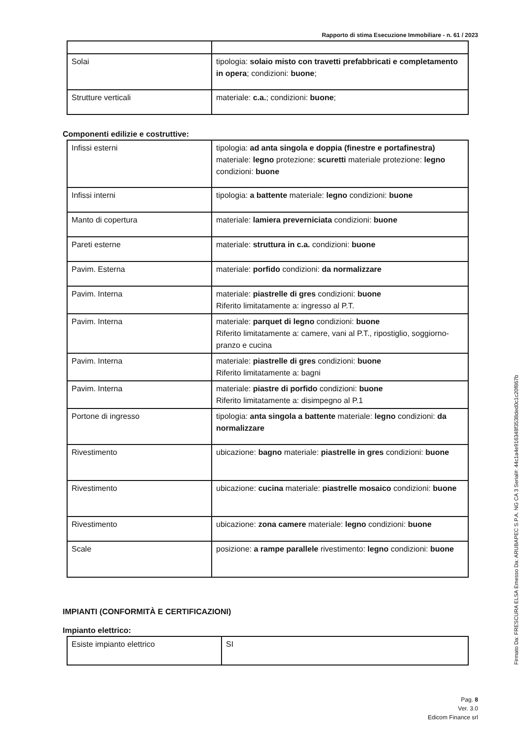Rapporto di stima Esecuzione Immobiliare - n. 61 / 2023
| Solai | tipologia: solaio misto con travetti prefabbricati e completamento in opera ; condizioni: buone ; |
| Strutture verticali | materiale: c.a. ; condizioni: buone ; |
Componenti edilizie e costruttive:
| Infissi esterni | tipologia: ad anta singola e doppia (finestre e portafinestra) materiale: legno protezione: scuretti materiale protezione: legno condizioni: buone |
| Infissi interni | tipologia: a battente materiale: legno condizioni: buone |
| Manto di copertura | materiale: lamiera preverniciata condizioni: buone |
| Pareti esterne | materiale: struttura in c.a. condizioni: buone |
| Pavim. Esterna | materiale: porfido condizioni: da normalizzare |
| Pavim. Interna | materiale: piastrelle di gres condizioni: buone Riferito limitatamente a: ingresso al P.T. |
| Pavim. Interna | materiale: parquet di legno condizioni: buone Riferito limitatamente a: camere, vani al P.T., ripostiglio, soggiorno-pranzo e cucina |
| Pavim. Interna | materiale: piastrelle di gres condizioni: buone Riferito limitatamente a: bagni |
| Pavim. Interna | materiale: piastre di porfido condizioni: buone Riferito limitatamente a: disimpegno al P.1 |
| Portone di ingresso | tipologia: anta singola a battente materiale: legno condizioni: da normalizzare |
| Rivestimento | ubicazione: bagno materiale: piastrelle in gres condizioni: buone |
| Rivestimento | ubicazione: cucina materiale: piastrelle mosaico condizioni: buone |
| Rivestimento | ubicazione: zona camere materiale: legno condizioni: buone |
| Scale | posizione: a rampe parallele rivestimento: legno condizioni: buone |
IMPIANTI (CONFORMITÀ E CERTIFICAZIONI)
Impianto elettrico:
| Esiste impianto elettrico | SI |
Pag. 8
Ver. 3.0
Edicom Finance srl
Firmato Da: FRESCURA ELSA Emesso Da: ARUBAPEC S.P.A. NG CA 3 Serial#: 44c1a4e916348f3538ded0c1c20f867b